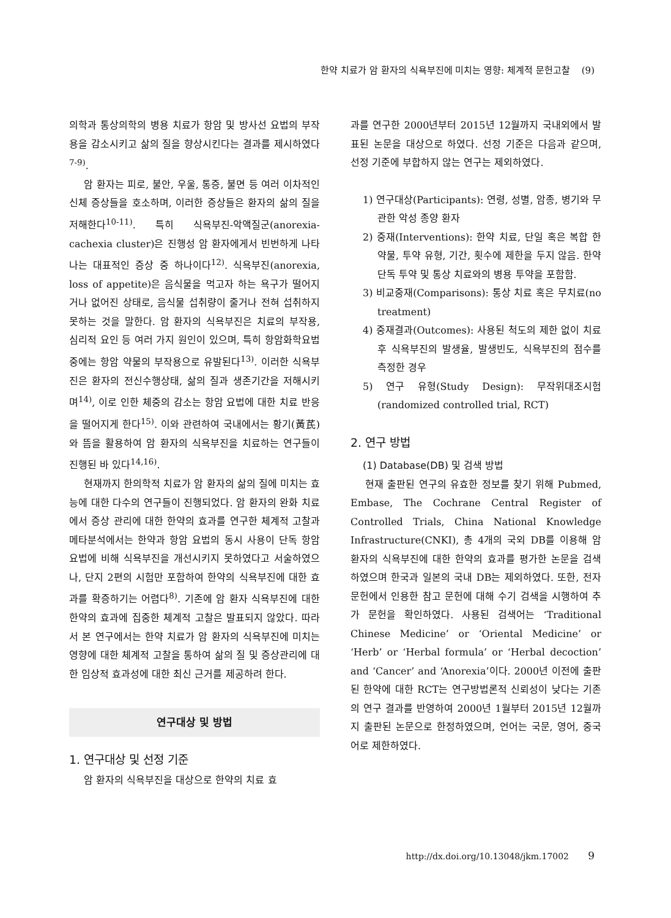한약 치료가 암 환자의 식욕부진에 미치는 영향: 체계적 문헌고찰 (9)
의학과 통상의학의 병용 치료가 항암 및 방사선 요법의 부작용을 감소시키고 삶의 질을 향상시킨다는 결과를 제시하였다<sup>7-9)</sup>.
암 환자는 피로, 불안, 우울, 통증, 불면 등 여러 이차적인 신체 증상들을 호소하며, 이러한 증상들은 환자의 삶의 질을 저해한다<sup>10-11)</sup>. 특히 식욕부진-악액질군(anorexia-cachexia cluster)은 진행성 암 환자에게서 빈번하게 나타나는 대표적인 증상 중 하나이다<sup>12)</sup>. 식욕부진(anorexia, loss of appetite)은 음식물을 먹고자 하는 욕구가 떨어지거나 없어진 상태로, 음식물 섭취량이 줄거나 전혀 섭취하지 못하는 것을 말한다. 암 환자의 식욕부진은 치료의 부작용, 심리적 요인 등 여러 가지 원인이 있으며, 특히 항암화학요법 중에는 항암 약물의 부작용으로 유발된다<sup>13)</sup>. 이러한 식욕부진은 환자의 전신수행상태, 삶의 질과 생존기간을 저해시키며<sup>14)</sup>, 이로 인한 체중의 감소는 항암 요법에 대한 치료 반응을 떨어지게 한다<sup>15)</sup>. 이와 관련하여 국내에서는 황기(黃芪)와 뜸을 활용하여 암 환자의 식욕부진을 치료하는 연구들이 진행된 바 있다<sup>14,16)</sup>.
현재까지 한의학적 치료가 암 환자의 삶의 질에 미치는 효능에 대한 다수의 연구들이 진행되었다. 암 환자의 완화 치료에서 증상 관리에 대한 한약의 효과를 연구한 체계적 고찰과 메타분석에서는 한약과 항암 요법의 동시 사용이 단독 항암 요법에 비해 식욕부진을 개선시키지 못하였다고 서술하였으나, 단지 2편의 시험만 포함하여 한약의 식욕부진에 대한 효과를 확증하기는 어렵다<sup>8)</sup>. 기존에 암 환자 식욕부진에 대한 한약의 효과에 집중한 체계적 고찰은 발표되지 않았다. 따라서 본 연구에서는 한약 치료가 암 환자의 식욕부진에 미치는 영향에 대한 체계적 고찰을 통하여 삶의 질 및 증상관리에 대한 임상적 효과성에 대한 최신 근거를 제공하려 한다.
연구대상 및 방법
1. 연구대상 및 선정 기준
암 환자의 식욕부진을 대상으로 한약의 치료 효
과를 연구한 2000년부터 2015년 12월까지 국내외에서 발표된 논문을 대상으로 하였다. 선정 기준은 다음과 같으며, 선정 기준에 부합하지 않는 연구는 제외하였다.
1) 연구대상(Participants): 연령, 성별, 암종, 병기와 무관한 악성 종양 환자
2) 중재(Interventions): 한약 치료, 단일 혹은 복합 한약물, 투약 유형, 기간, 횟수에 제한을 두지 않음. 한약 단독 투약 및 통상 치료와의 병용 투약을 포함함.
3) 비교중재(Comparisons): 통상 치료 혹은 무치료(no treatment)
4) 중재결과(Outcomes): 사용된 척도의 제한 없이 치료 후 식욕부진의 발생율, 발생빈도, 식욕부진의 점수를 측정한 경우
5) 연구 유형(Study Design): 무작위대조시험 (randomized controlled trial, RCT)
2. 연구 방법
(1) Database(DB) 및 검색 방법
현재 출판된 연구의 유효한 정보를 찾기 위해 Pubmed, Embase, The Cochrane Central Register of Controlled Trials, China National Knowledge Infrastructure(CNKI), 총 4개의 국외 DB를 이용해 암 환자의 식욕부진에 대한 한약의 효과를 평가한 논문을 검색하였으며 한국과 일본의 국내 DB는 제외하였다. 또한, 전자 문헌에서 인용한 참고 문헌에 대해 수기 검색을 시행하여 추가 문헌을 확인하였다. 사용된 검색어는 ‘Traditional Chinese Medicine’ or ‘Oriental Medicine’ or ‘Herb’ or ‘Herbal formula’ or ‘Herbal decoction’ and ‘Cancer’ and ‘Anorexia’이다. 2000년 이전에 출판된 한약에 대한 RCT는 연구방법론적 신뢰성이 낮다는 기존의 연구 결과를 반영하여 2000년 1월부터 2015년 12월까지 출판된 논문으로 한정하였으며, 언어는 국문, 영어, 중국어로 제한하였다.
http://dx.doi.org/10.13048/jkm.17002 9